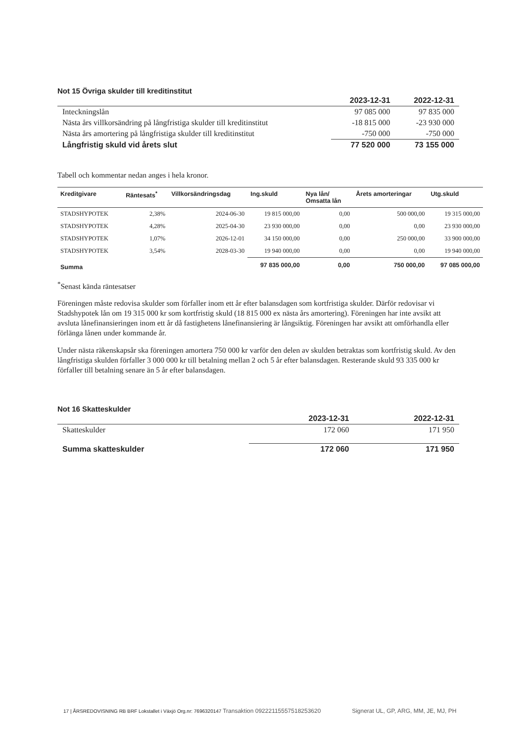Not 15 Övriga skulder till kreditinstitut
| | 2023-12-31 | 2022-12-31 |
| Inteckningslån | 97 085 000 | 97 835 000 |
| Nästa års villkorsändring på långfristiga skulder till kreditinstitut | -18 815 000 | -23 930 000 |
| Nästa års amortering på långfristiga skulder till kreditinstitut | -750 000 | -750 000 |
| Långfristig skuld vid årets slut | 77 520 000 | 73 155 000 |
Tabell och kommentar nedan anges i hela kronor.
| Kreditgivare | Räntesats<sup>*</sup> | Villkorsändringsdag | Ing.skuld | Nya lån/ Omsatta lån | Årets amorteringar | Utg.skuld |
| --- | --- | --- | --- | --- | --- | --- |
| STADSHYPOTEK | 2,38% | 2024-06-30 | 19 815 000,00 | 0,00 | 500 000,00 | 19 315 000,00 |
| STADSHYPOTEK | 4,28% | 2025-04-30 | 23 930 000,00 | 0,00 | 0,00 | 23 930 000,00 |
| STADSHYPOTEK | 1,07% | 2026-12-01 | 34 150 000,00 | 0,00 | 250 000,00 | 33 900 000,00 |
| STADSHYPOTEK | 3,54% | 2028-03-30 | 19 940 000,00 | 0,00 | 0,00 | 19 940 000,00 |
| Summa | | | 97 835 000,00 | 0,00 | 750 000,00 | 97 085 000,00 |
<sup>*</sup> Senast kända räntesatser
Föreningen måste redovisa skulder som förfaller inom ett år efter balansdagen som kortfristiga skulder. Därför redovisar vi Stadshypotek lån om 19 315 000 kr som kortfristig skuld (18 815 000 ex nästa års amortering). Föreningen har inte avsikt att avsluta lånefinansieringen inom ett år då fastighetens lånefinansiering är långsiktig. Föreningen har avsikt att omförhandla eller förlänga lånen under kommande år.
Under nästa räkenskapsår ska föreningen amortera 750 000 kr varför den delen av skulden betraktas som kortfristig skuld. Av den långfristiga skulden förfaller 3 000 000 kr till betalning mellan 2 och 5 år efter balansdagen. Resterande skuld 93 335 000 kr förfaller till betalning senare än 5 år efter balansdagen.
Not 16 Skatteskulder
| | 2023-12-31 | 2022-12-31 |
| Skatteskulder | 172 060 | 171 950 |
| Summa skatteskulder | 172 060 | 171 950 |
17 | ÅRSREDOVISNING RB BRF Lokstallet i Växjö Org.nr: 7696320147 Transaktion 09222115557518253620 Signerat UL, GP, ARG, MM, JE, MJ, PH